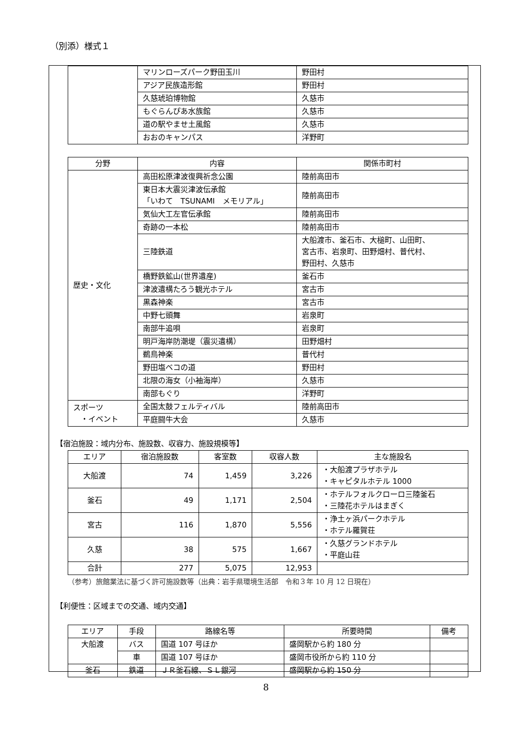（別添）様式１
| | マリンローズパーク野田玉川 | 野田村 |
| | アジア民族造形館 | 野田村 |
| | 久慈琥珀博物館 | 久慈市 |
| | もぐらんぴあ水族館 | 久慈市 |
| | 道の駅やませ土風館 | 久慈市 |
| | おおのキャンパス | 洋野町 |
| 分野 | 内容 | 関係市町村 |
| --- | --- | --- |
| 歴史・文化 | 高田松原津波復興祈念公園 | 陸前高田市 |
| | 東日本大震災津波伝承館 「いわて TSUNAMI メモリアル」 | 陸前高田市 |
| | 気仙大工左官伝承館 | 陸前高田市 |
| | 奇跡の一本松 | 陸前高田市 |
| | 三陸鉄道 | 大船渡市、釜石市、大槌町、山田町、 宮古市、岩泉町、田野畑村、普代村、 野田村、久慈市 |
| | 橋野鉄鉱山(世界遺産) | 釜石市 |
| | 津波遺構たろう観光ホテル | 宮古市 |
| | 黒森神楽 | 宮古市 |
| | 中野七頭舞 | 岩泉町 |
| | 南部牛追唄 | 岩泉町 |
| | 明戸海岸防潮堤（震災遺構） | 田野畑村 |
| | 鵜鳥神楽 | 普代村 |
| | 野田塩ベコの道 | 野田村 |
| | 北限の海女（小袖海岸） | 久慈市 |
| | 南部もぐり | 洋野町 |
| スポーツ ・イベント | 全国太鼓フェルティバル | 陸前高田市 |
| | 平庭闘牛大会 | 久慈市 |
【宿泊施設：域内分布、施設数、収容力、施設規模等】
| エリア | 宿泊施設数 | 客室数 | 収容人数 | 主な施設名 |
| --- | --- | --- | --- | --- |
| 大船渡 | 74 | 1,459 | 3,226 | ・大船渡プラザホテル ・キャピタルホテル 1000 |
| 釜石 | 49 | 1,171 | 2,504 | ・ホテルフォルクローロ三陸釜石 ・三陸花ホテルはまぎく |
| 宮古 | 116 | 1,870 | 5,556 | ・浄土ヶ浜パークホテル ・ホテル羅賀荘 |
| 久慈 | 38 | 575 | 1,667 | ・久慈グランドホテル ・平庭山荘 |
| 合計 | 277 | 5,075 | 12,953 | |
（参考）旅館業法に基づく許可施設数等（出典：岩手県環境生活部　令和３年 10 月 12 日現在）
【利便性：区域までの交通、域内交通】
| エリア | 手段 | 路線名等 | 所要時間 | 備考 |
| --- | --- | --- | --- | --- |
| 大船渡 | バス | 国道 107 号ほか | 盛岡駅から約 180 分 | |
| | 車 | 国道 107 号ほか | 盛岡市役所から約 110 分 | |
| 釜石 | 鉄道 | ＪＲ釜石線、ＳＬ銀河 | 盛岡駅から約 150 分 | |
8